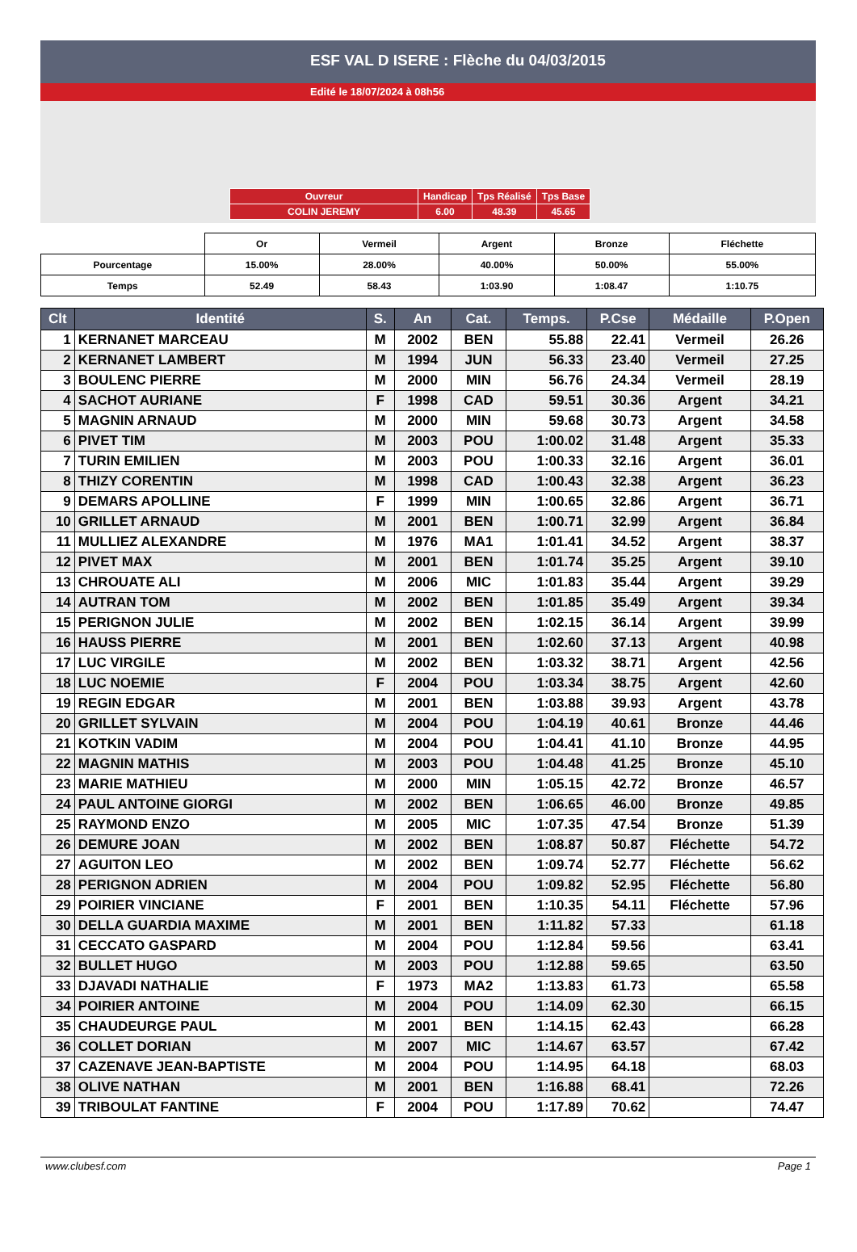ESF VAL D ISERE : Flèche du 04/03/2015
Edité le 18/07/2024 à 08h56
| Ouvreur | Handicap | Tps Réalisé | Tps Base |
| COLIN JEREMY | 6.00 | 48.39 | 45.65 |
| | Or | Vermeil | Argent | Bronze | Fléchette |
| Pourcentage | 15.00% | 28.00% | 40.00% | 50.00% | 55.00% |
| Temps | 52.49 | 58.43 | 1:03.90 | 1:08.47 | 1:10.75 |
| Clt | Identité | S. | An | Cat. | Temps. | P.Cse | Médaille | P.Open |
| --- | --- | --- | --- | --- | --- | --- | --- | --- |
| 1 | KERNANET MARCEAU | M | 2002 | BEN | 55.88 | 22.41 | Vermeil | 26.26 |
| 2 | KERNANET LAMBERT | M | 1994 | JUN | 56.33 | 23.40 | Vermeil | 27.25 |
| 3 | BOULENC PIERRE | M | 2000 | MIN | 56.76 | 24.34 | Vermeil | 28.19 |
| 4 | SACHOT AURIANE | F | 1998 | CAD | 59.51 | 30.36 | Argent | 34.21 |
| 5 | MAGNIN ARNAUD | M | 2000 | MIN | 59.68 | 30.73 | Argent | 34.58 |
| 6 | PIVET TIM | M | 2003 | POU | 1:00.02 | 31.48 | Argent | 35.33 |
| 7 | TURIN EMILIEN | M | 2003 | POU | 1:00.33 | 32.16 | Argent | 36.01 |
| 8 | THIZY CORENTIN | M | 1998 | CAD | 1:00.43 | 32.38 | Argent | 36.23 |
| 9 | DEMARS APOLLINE | F | 1999 | MIN | 1:00.65 | 32.86 | Argent | 36.71 |
| 10 | GRILLET ARNAUD | M | 2001 | BEN | 1:00.71 | 32.99 | Argent | 36.84 |
| 11 | MULLIEZ ALEXANDRE | M | 1976 | MA1 | 1:01.41 | 34.52 | Argent | 38.37 |
| 12 | PIVET MAX | M | 2001 | BEN | 1:01.74 | 35.25 | Argent | 39.10 |
| 13 | CHROUATE ALI | M | 2006 | MIC | 1:01.83 | 35.44 | Argent | 39.29 |
| 14 | AUTRAN TOM | M | 2002 | BEN | 1:01.85 | 35.49 | Argent | 39.34 |
| 15 | PERIGNON JULIE | M | 2002 | BEN | 1:02.15 | 36.14 | Argent | 39.99 |
| 16 | HAUSS PIERRE | M | 2001 | BEN | 1:02.60 | 37.13 | Argent | 40.98 |
| 17 | LUC VIRGILE | M | 2002 | BEN | 1:03.32 | 38.71 | Argent | 42.56 |
| 18 | LUC NOEMIE | F | 2004 | POU | 1:03.34 | 38.75 | Argent | 42.60 |
| 19 | REGIN EDGAR | M | 2001 | BEN | 1:03.88 | 39.93 | Argent | 43.78 |
| 20 | GRILLET SYLVAIN | M | 2004 | POU | 1:04.19 | 40.61 | Bronze | 44.46 |
| 21 | KOTKIN VADIM | M | 2004 | POU | 1:04.41 | 41.10 | Bronze | 44.95 |
| 22 | MAGNIN MATHIS | M | 2003 | POU | 1:04.48 | 41.25 | Bronze | 45.10 |
| 23 | MARIE MATHIEU | M | 2000 | MIN | 1:05.15 | 42.72 | Bronze | 46.57 |
| 24 | PAUL ANTOINE GIORGI | M | 2002 | BEN | 1:06.65 | 46.00 | Bronze | 49.85 |
| 25 | RAYMOND ENZO | M | 2005 | MIC | 1:07.35 | 47.54 | Bronze | 51.39 |
| 26 | DEMURE JOAN | M | 2002 | BEN | 1:08.87 | 50.87 | Fléchette | 54.72 |
| 27 | AGUITON LEO | M | 2002 | BEN | 1:09.74 | 52.77 | Fléchette | 56.62 |
| 28 | PERIGNON ADRIEN | M | 2004 | POU | 1:09.82 | 52.95 | Fléchette | 56.80 |
| 29 | POIRIER VINCIANE | F | 2001 | BEN | 1:10.35 | 54.11 | Fléchette | 57.96 |
| 30 | DELLA GUARDIA MAXIME | M | 2001 | BEN | 1:11.82 | 57.33 | | 61.18 |
| 31 | CECCATO GASPARD | M | 2004 | POU | 1:12.84 | 59.56 | | 63.41 |
| 32 | BULLET HUGO | M | 2003 | POU | 1:12.88 | 59.65 | | 63.50 |
| 33 | DJAVADI NATHALIE | F | 1973 | MA2 | 1:13.83 | 61.73 | | 65.58 |
| 34 | POIRIER ANTOINE | M | 2004 | POU | 1:14.09 | 62.30 | | 66.15 |
| 35 | CHAUDEURGE PAUL | M | 2001 | BEN | 1:14.15 | 62.43 | | 66.28 |
| 36 | COLLET DORIAN | M | 2007 | MIC | 1:14.67 | 63.57 | | 67.42 |
| 37 | CAZENAVE JEAN-BAPTISTE | M | 2004 | POU | 1:14.95 | 64.18 | | 68.03 |
| 38 | OLIVE NATHAN | M | 2001 | BEN | 1:16.88 | 68.41 | | 72.26 |
| 39 | TRIBOULAT FANTINE | F | 2004 | POU | 1:17.89 | 70.62 | | 74.47 |
www.clubesf.com Page 1